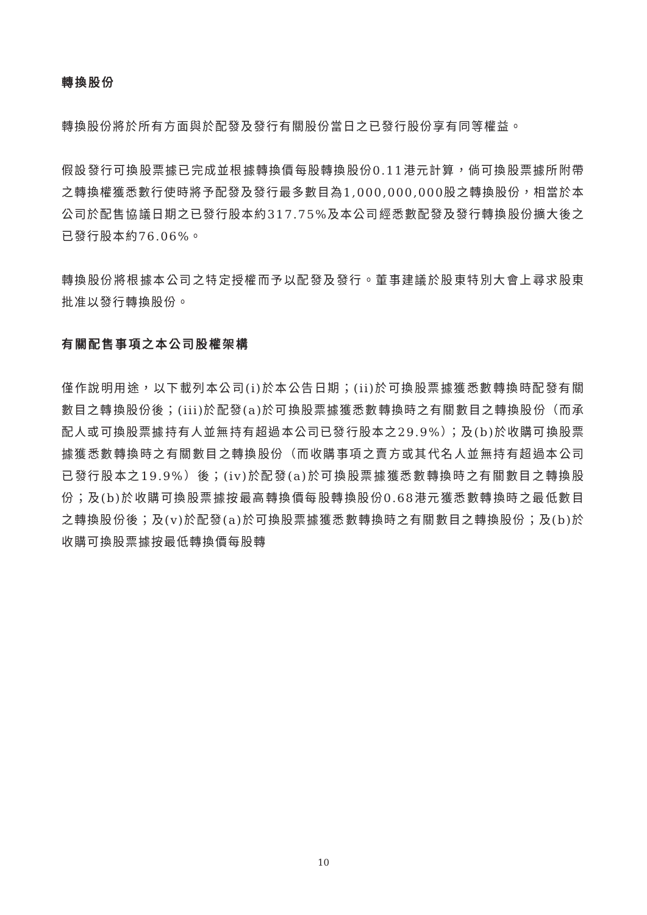轉換股份
轉換股份將於所有方面與於配發及發行有關股份當日之已發行股份享有同等權益。
假設發行可換股票據已完成並根據轉換價每股轉換股份0.11港元計算，倘可換股票據所附帶之轉換權獲悉數行使時將予配發及發行最多數目為1,000,000,000股之轉換股份，相當於本公司於配售協議日期之已發行股本約317.75%及本公司經悉數配發及發行轉換股份擴大後之已發行股本約76.06%。
轉換股份將根據本公司之特定授權而予以配發及發行。董事建議於股東特別大會上尋求股東批准以發行轉換股份。
有關配售事項之本公司股權架構
僅作說明用途，以下載列本公司(i)於本公告日期；(ii)於可換股票據獲悉數轉換時配發有關數目之轉換股份後；(iii)於配發(a)於可換股票據獲悉數轉換時之有關數目之轉換股份（而承配人或可換股票據持有人並無持有超過本公司已發行股本之29.9%）；及(b)於收購可換股票據獲悉數轉換時之有關數目之轉換股份（而收購事項之賣方或其代名人並無持有超過本公司已發行股本之19.9%）後；(iv)於配發(a)於可換股票據獲悉數轉換時之有關數目之轉換股份；及(b)於收購可換股票據按最高轉換價每股轉換股份0.68港元獲悉數轉換時之最低數目之轉換股份後；及(v)於配發(a)於可換股票據獲悉數轉換時之有關數目之轉換股份；及(b)於收購可換股票據按最低轉換價每股轉
10